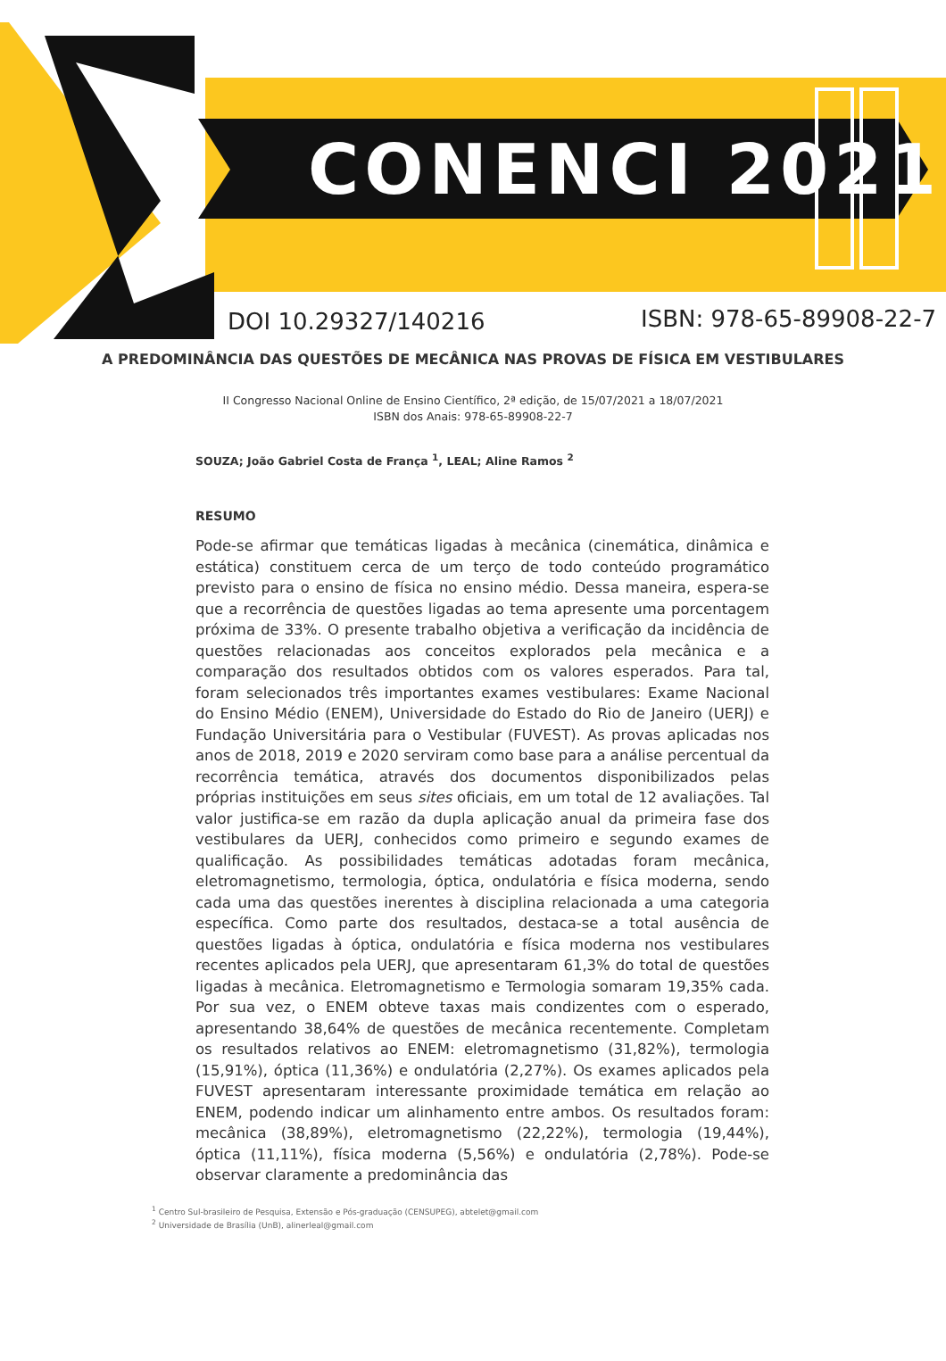CONENCI 2021
DOI 10.29327/140216 ISBN: 978-65-89908-22-7
A PREDOMINÂNCIA DAS QUESTÕES DE MECÂNICA NAS PROVAS DE FÍSICA EM VESTIBULARES
II Congresso Nacional Online de Ensino Científico, 2ª edição, de 15/07/2021 a 18/07/2021
ISBN dos Anais: 978-65-89908-22-7
SOUZA; João Gabriel Costa de França <sup>1</sup>, LEAL; Aline Ramos <sup>2</sup>
RESUMO
Pode-se afirmar que temáticas ligadas à mecânica (cinemática, dinâmica e estática) constituem cerca de um terço de todo conteúdo programático previsto para o ensino de física no ensino médio. Dessa maneira, espera-se que a recorrência de questões ligadas ao tema apresente uma porcentagem próxima de 33%. O presente trabalho objetiva a verificação da incidência de questões relacionadas aos conceitos explorados pela mecânica e a comparação dos resultados obtidos com os valores esperados. Para tal, foram selecionados três importantes exames vestibulares: Exame Nacional do Ensino Médio (ENEM), Universidade do Estado do Rio de Janeiro (UERJ) e Fundação Universitária para o Vestibular (FUVEST). As provas aplicadas nos anos de 2018, 2019 e 2020 serviram como base para a análise percentual da recorrência temática, através dos documentos disponibilizados pelas próprias instituições em seus sites oficiais, em um total de 12 avaliações. Tal valor justifica-se em razão da dupla aplicação anual da primeira fase dos vestibulares da UERJ, conhecidos como primeiro e segundo exames de qualificação. As possibilidades temáticas adotadas foram mecânica, eletromagnetismo, termologia, óptica, ondulatória e física moderna, sendo cada uma das questões inerentes à disciplina relacionada a uma categoria específica. Como parte dos resultados, destaca-se a total ausência de questões ligadas à óptica, ondulatória e física moderna nos vestibulares recentes aplicados pela UERJ, que apresentaram 61,3% do total de questões ligadas à mecânica. Eletromagnetismo e Termologia somaram 19,35% cada. Por sua vez, o ENEM obteve taxas mais condizentes com o esperado, apresentando 38,64% de questões de mecânica recentemente. Completam os resultados relativos ao ENEM: eletromagnetismo (31,82%), termologia (15,91%), óptica (11,36%) e ondulatória (2,27%). Os exames aplicados pela FUVEST apresentaram interessante proximidade temática em relação ao ENEM, podendo indicar um alinhamento entre ambos. Os resultados foram: mecânica (38,89%), eletromagnetismo (22,22%), termologia (19,44%), óptica (11,11%), física moderna (5,56%) e ondulatória (2,78%). Pode-se observar claramente a predominância das
<sup>1</sup> Centro Sul-brasileiro de Pesquisa, Extensão e Pós-graduação (CENSUPEG), abtelet@gmail.com
<sup>2</sup> Universidade de Brasília (UnB), alinerleal@gmail.com